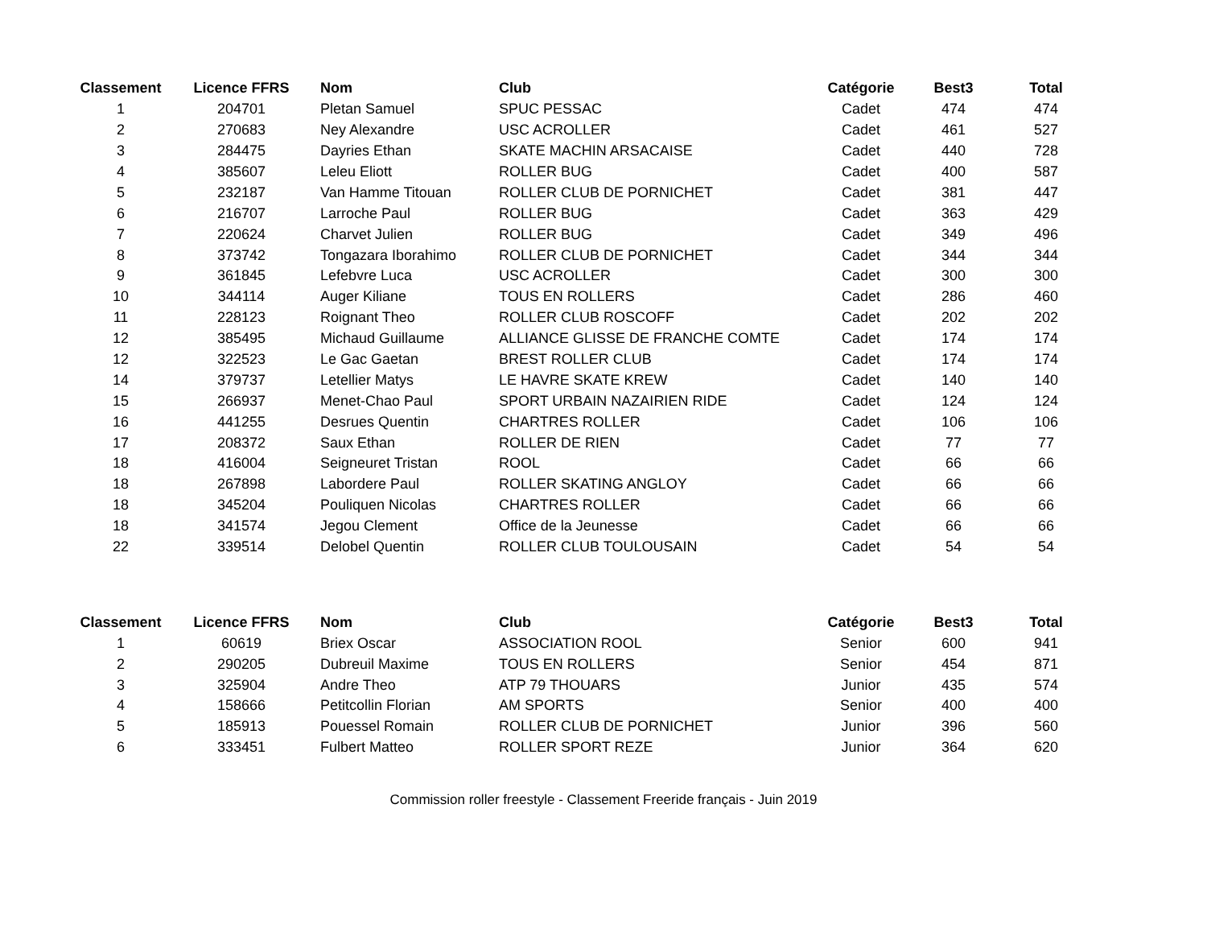| Classement | Licence FFRS | Nom | Club | Catégorie | Best3 | Total |
| --- | --- | --- | --- | --- | --- | --- |
| 1 | 204701 | Pletan Samuel | SPUC PESSAC | Cadet | 474 | 474 |
| 2 | 270683 | Ney Alexandre | USC ACROLLER | Cadet | 461 | 527 |
| 3 | 284475 | Dayries Ethan | SKATE MACHIN ARSACAISE | Cadet | 440 | 728 |
| 4 | 385607 | Leleu Eliott | ROLLER BUG | Cadet | 400 | 587 |
| 5 | 232187 | Van Hamme Titouan | ROLLER CLUB DE PORNICHET | Cadet | 381 | 447 |
| 6 | 216707 | Larroche Paul | ROLLER BUG | Cadet | 363 | 429 |
| 7 | 220624 | Charvet Julien | ROLLER BUG | Cadet | 349 | 496 |
| 8 | 373742 | Tongazara Iborahimo | ROLLER CLUB DE PORNICHET | Cadet | 344 | 344 |
| 9 | 361845 | Lefebvre Luca | USC ACROLLER | Cadet | 300 | 300 |
| 10 | 344114 | Auger Kiliane | TOUS EN ROLLERS | Cadet | 286 | 460 |
| 11 | 228123 | Roignant Theo | ROLLER CLUB ROSCOFF | Cadet | 202 | 202 |
| 12 | 385495 | Michaud Guillaume | ALLIANCE GLISSE DE FRANCHE COMTE | Cadet | 174 | 174 |
| 12 | 322523 | Le Gac Gaetan | BREST ROLLER CLUB | Cadet | 174 | 174 |
| 14 | 379737 | Letellier Matys | LE HAVRE SKATE KREW | Cadet | 140 | 140 |
| 15 | 266937 | Menet-Chao Paul | SPORT URBAIN NAZAIRIEN RIDE | Cadet | 124 | 124 |
| 16 | 441255 | Desrues Quentin | CHARTRES ROLLER | Cadet | 106 | 106 |
| 17 | 208372 | Saux Ethan | ROLLER DE RIEN | Cadet | 77 | 77 |
| 18 | 416004 | Seigneuret Tristan | ROOL | Cadet | 66 | 66 |
| 18 | 267898 | Labordere Paul | ROLLER SKATING ANGLOY | Cadet | 66 | 66 |
| 18 | 345204 | Pouliquen Nicolas | CHARTRES ROLLER | Cadet | 66 | 66 |
| 18 | 341574 | Jegou Clement | Office de la Jeunesse | Cadet | 66 | 66 |
| 22 | 339514 | Delobel Quentin | ROLLER CLUB TOULOUSAIN | Cadet | 54 | 54 |
| Classement | Licence FFRS | Nom | Club | Catégorie | Best3 | Total |
| --- | --- | --- | --- | --- | --- | --- |
| 1 | 60619 | Briex Oscar | ASSOCIATION ROOL | Senior | 600 | 941 |
| 2 | 290205 | Dubreuil Maxime | TOUS EN ROLLERS | Senior | 454 | 871 |
| 3 | 325904 | Andre Theo | ATP 79 THOUARS | Junior | 435 | 574 |
| 4 | 158666 | Petitcollin Florian | AM SPORTS | Senior | 400 | 400 |
| 5 | 185913 | Pouessel Romain | ROLLER CLUB DE PORNICHET | Junior | 396 | 560 |
| 6 | 333451 | Fulbert Matteo | ROLLER SPORT REZE | Junior | 364 | 620 |
Commission roller freestyle - Classement Freeride français - Juin 2019